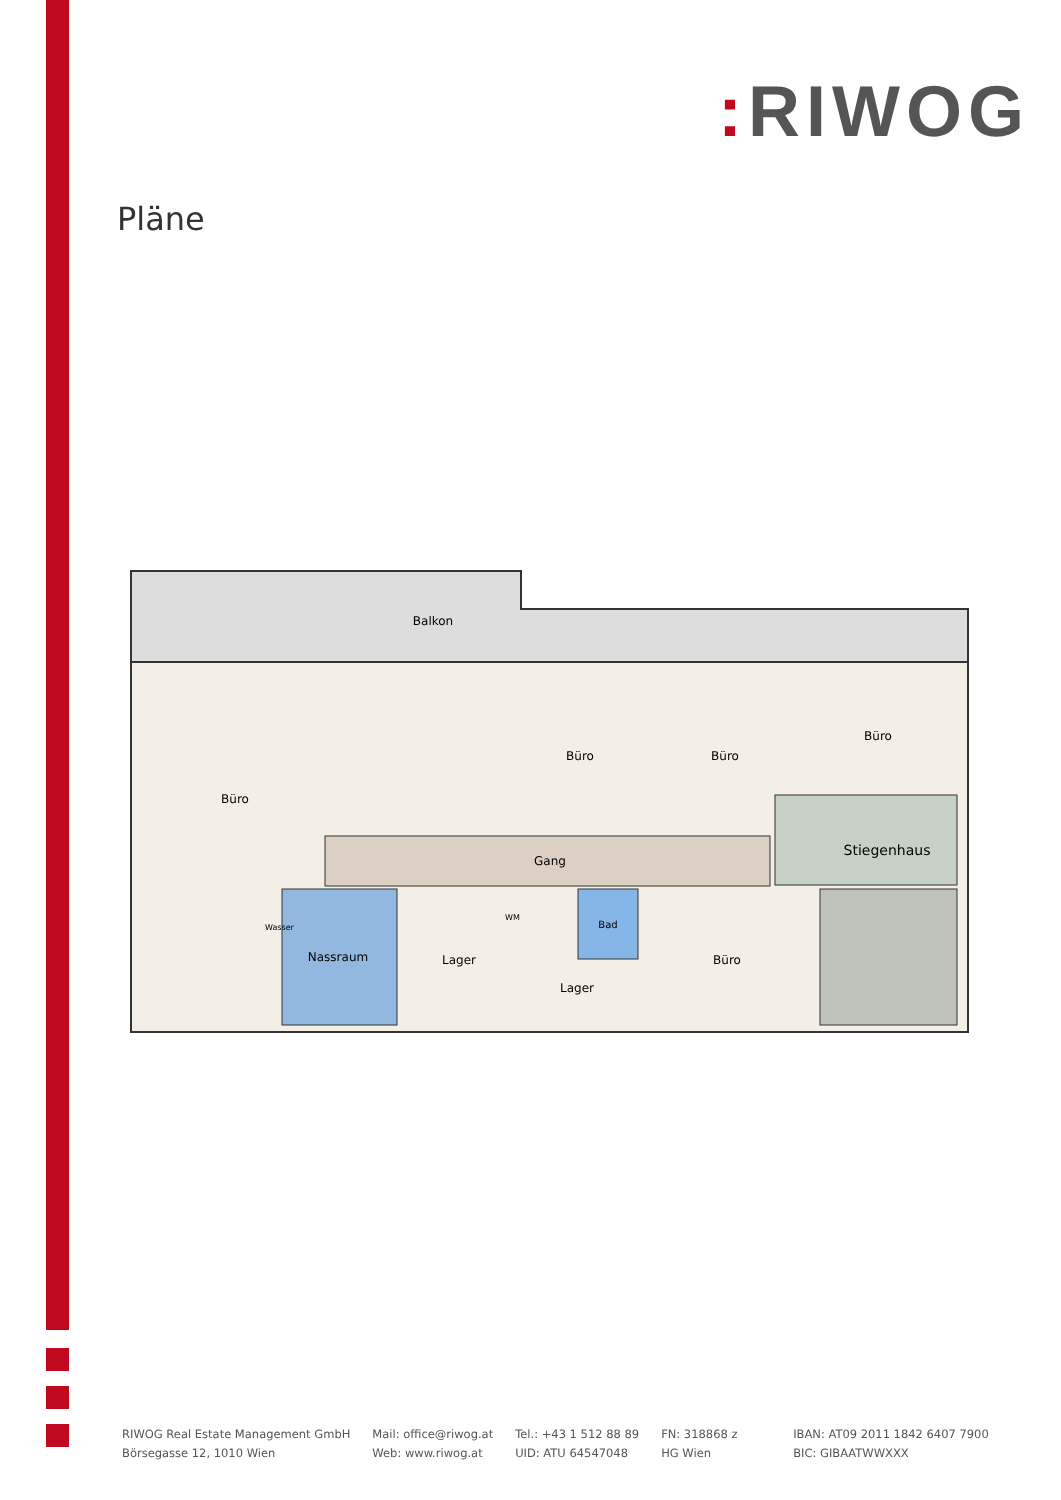: RIWOG
Pläne
Balkon
Büro
Büro
Büro
Büro
Gang
Stiegenhaus
Nassraum
Lager
Bad
Lager
Büro
Wasser
WM
RIWOG Real Estate Management GmbH
Börsegasse 12, 1010 Wien
Mail: office@riwog.at
Web: www.riwog.at
Tel.: +43 1 512 88 89
UID: ATU 64547048
FN: 318868 z
HG Wien
IBAN: AT09 2011 1842 6407 7900
BIC: GIBAATWWXXX